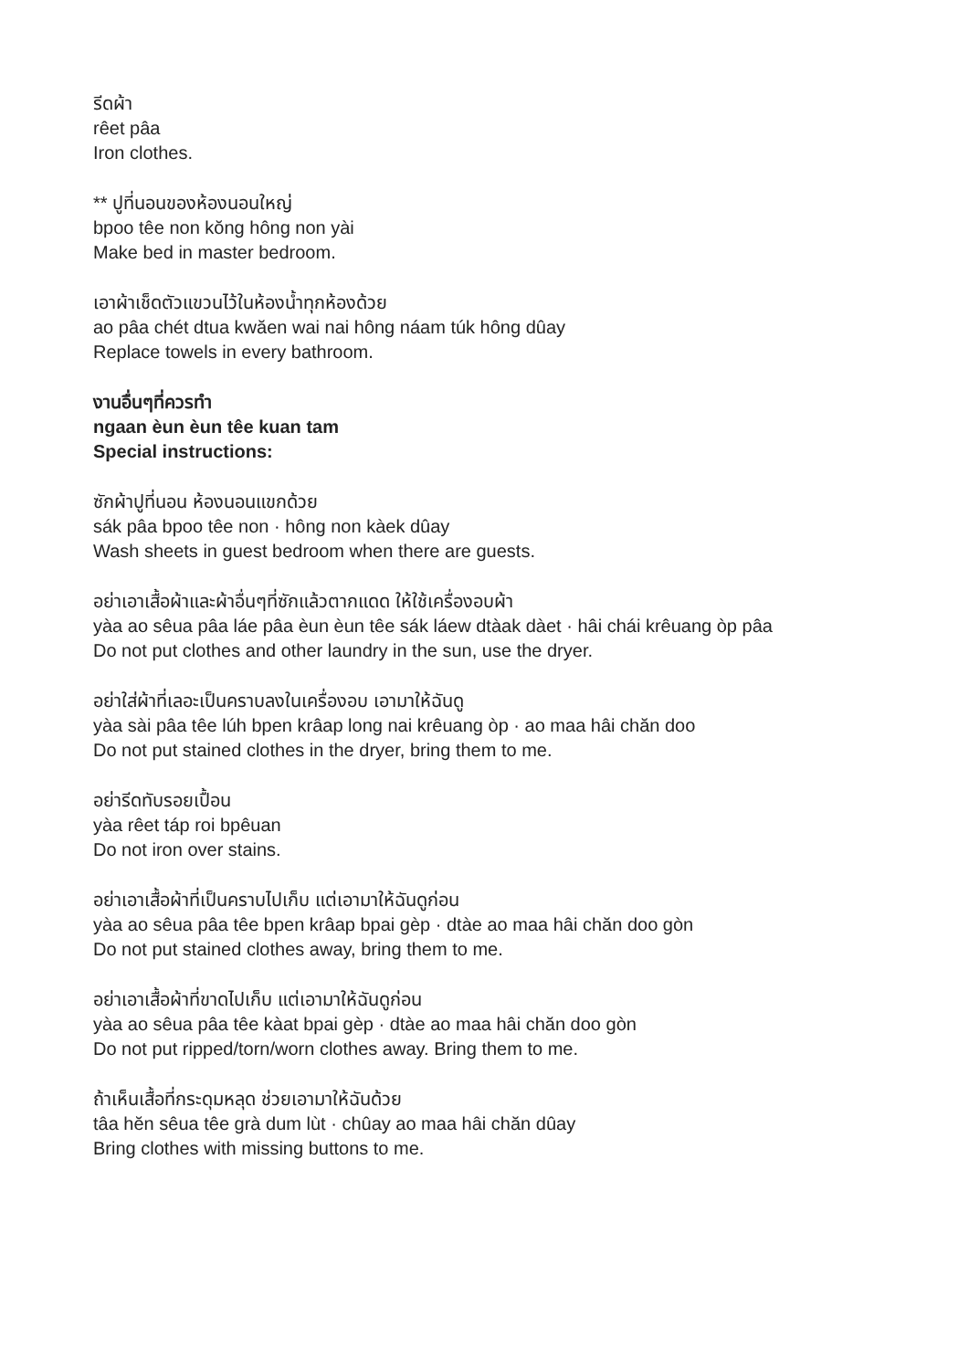รีดผ้า
rêet pâa
Iron clothes.
** ปูที่นอนของห้องนอนใหญ่
bpoo têe non kŏng hông non yài
Make bed in master bedroom.
เอาผ้าเช็ดตัวแขวนไว้ในห้องน้ำทุกห้องด้วย
ao pâa chét dtua kwăen wai nai hông náam túk hông dûay
Replace towels in every bathroom.
งานอื่นๆที่ควรทำ
ngaan èun èun têe kuan tam
Special instructions:
ซักผ้าปูที่นอน ห้องนอนแขกด้วย
sák pâa bpoo têe non · hông non kàek dûay
Wash sheets in guest bedroom when there are guests.
อย่าเอาเสื้อผ้าและผ้าอื่นๆที่ซักแล้วตากแดด ให้ใช้เครื่องอบผ้า
yàa ao sêua pâa láe pâa èun èun têe sák láew dtàak dàet · hâi chái krêuang òp pâa
Do not put clothes and other laundry in the sun, use the dryer.
อย่าใส่ผ้าที่เลอะเป็นคราบลงในเครื่องอบ เอามาให้ฉันดู
yàa sài pâa têe lúh bpen krâap long nai krêuang òp · ao maa hâi chăn doo
Do not put stained clothes in the dryer, bring them to me.
อย่ารีดทับรอยเปื้อน
yàa rêet táp roi bpêuan
Do not iron over stains.
อย่าเอาเสื้อผ้าที่เป็นคราบไปเก็บ แต่เอามาให้ฉันดูก่อน
yàa ao sêua pâa têe bpen krâap bpai gèp · dtàe ao maa hâi chăn doo gòn
Do not put stained clothes away, bring them to me.
อย่าเอาเสื้อผ้าที่ขาดไปเก็บ แต่เอามาให้ฉันดูก่อน
yàa ao sêua pâa têe kàat bpai gèp · dtàe ao maa hâi chăn doo gòn
Do not put ripped/torn/worn clothes away. Bring them to me.
ถ้าเห็นเสื้อที่กระดุมหลุด ช่วยเอามาให้ฉันด้วย
tâa hĕn sêua têe grà dum lùt · chûay ao maa hâi chăn dûay
Bring clothes with missing buttons to me.